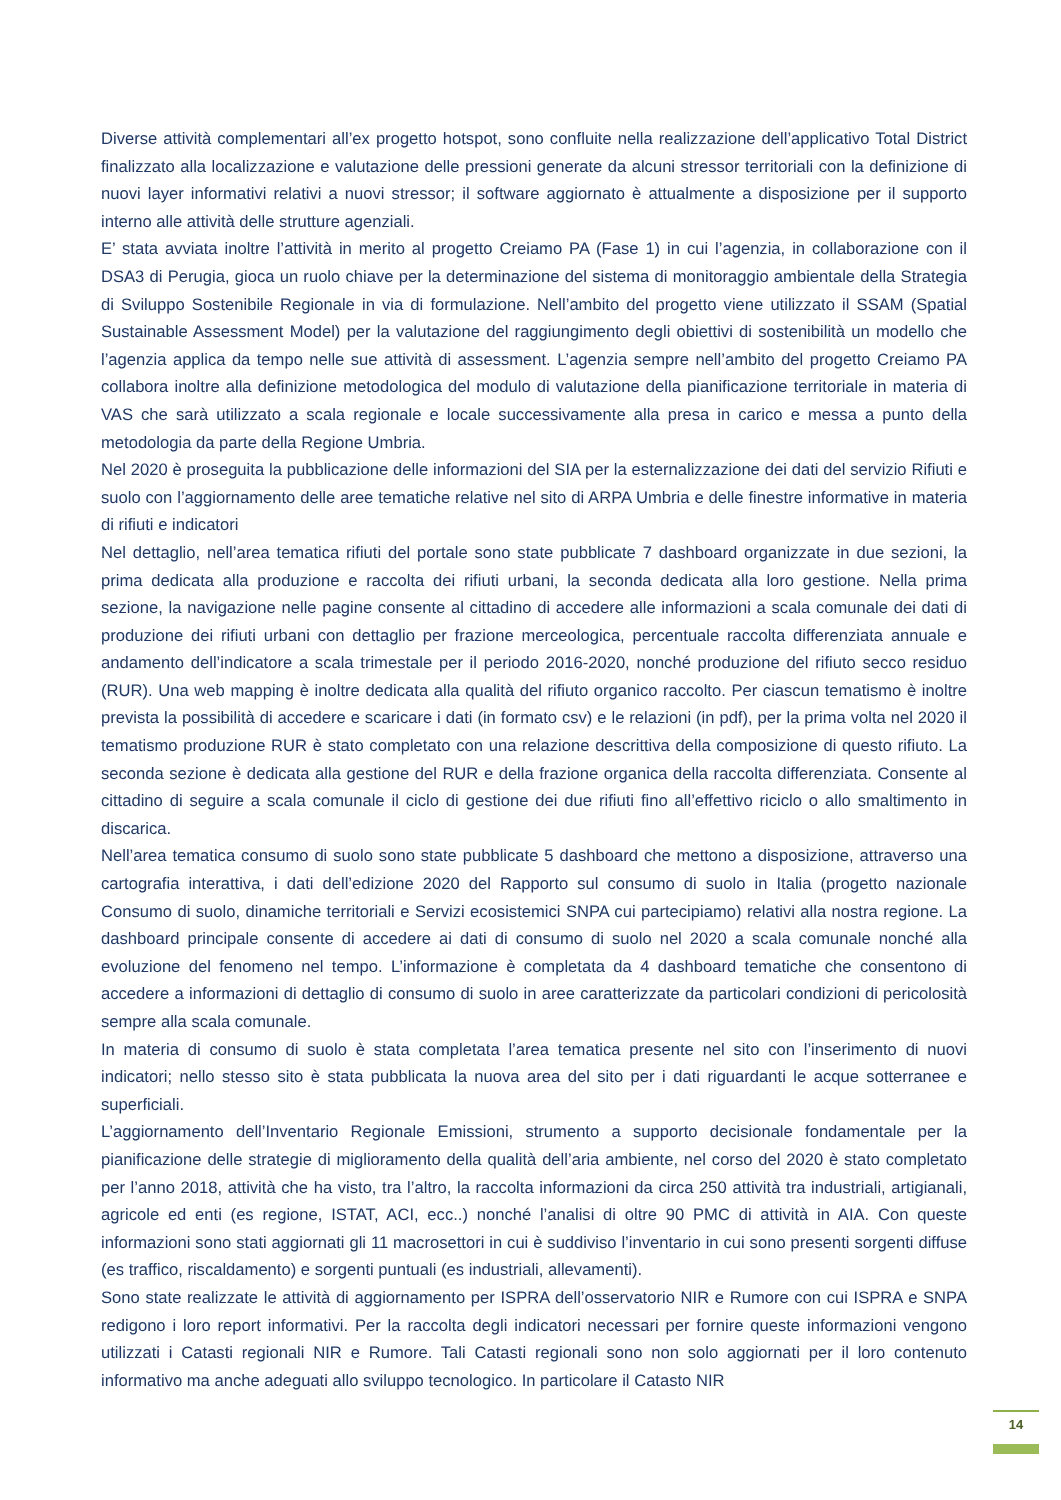Diverse attività complementari all’ex progetto hotspot, sono confluite nella realizzazione dell’applicativo Total District finalizzato alla localizzazione e valutazione delle pressioni generate da alcuni stressor territoriali con la definizione di nuovi layer informativi relativi a nuovi stressor; il software aggiornato è attualmente a disposizione per il supporto interno alle attività delle strutture agenziali.
E’ stata avviata inoltre l’attività in merito al progetto Creiamo PA (Fase 1) in cui l’agenzia, in collaborazione con il DSA3 di Perugia, gioca un ruolo chiave per la determinazione del sistema di monitoraggio ambientale della Strategia di Sviluppo Sostenibile Regionale in via di formulazione. Nell’ambito del progetto viene utilizzato il SSAM (Spatial Sustainable Assessment Model) per la valutazione del raggiungimento degli obiettivi di sostenibilità un modello che l’agenzia applica da tempo nelle sue attività di assessment. L’agenzia sempre nell’ambito del progetto Creiamo PA collabora inoltre alla definizione metodologica del modulo di valutazione della pianificazione territoriale in materia di VAS che sarà utilizzato a scala regionale e locale successivamente alla presa in carico e messa a punto della metodologia da parte della Regione Umbria.
Nel 2020 è proseguita la pubblicazione delle informazioni del SIA per la esternalizzazione dei dati del servizio Rifiuti e suolo con l’aggiornamento delle aree tematiche relative nel sito di ARPA Umbria e delle finestre informative in materia di rifiuti e indicatori
Nel dettaglio, nell’area tematica rifiuti del portale sono state pubblicate 7 dashboard organizzate in due sezioni, la prima dedicata alla produzione e raccolta dei rifiuti urbani, la seconda dedicata alla loro gestione. Nella prima sezione, la navigazione nelle pagine consente al cittadino di accedere alle informazioni a scala comunale dei dati di produzione dei rifiuti urbani con dettaglio per frazione merceologica, percentuale raccolta differenziata annuale e andamento dell’indicatore a scala trimestale per il periodo 2016-2020, nonché produzione del rifiuto secco residuo (RUR). Una web mapping è inoltre dedicata alla qualità del rifiuto organico raccolto. Per ciascun tematismo è inoltre prevista la possibilità di accedere e scaricare i dati (in formato csv) e le relazioni (in pdf), per la prima volta nel 2020 il tematismo produzione RUR è stato completato con una relazione descrittiva della composizione di questo rifiuto. La seconda sezione è dedicata alla gestione del RUR e della frazione organica della raccolta differenziata. Consente al cittadino di seguire a scala comunale il ciclo di gestione dei due rifiuti fino all’effettivo riciclo o allo smaltimento in discarica.
Nell’area tematica consumo di suolo sono state pubblicate 5 dashboard che mettono a disposizione, attraverso una cartografia interattiva, i dati dell’edizione 2020 del Rapporto sul consumo di suolo in Italia (progetto nazionale Consumo di suolo, dinamiche territoriali e Servizi ecosistemici SNPA cui partecipiamo) relativi alla nostra regione. La dashboard principale consente di accedere ai dati di consumo di suolo nel 2020 a scala comunale nonché alla evoluzione del fenomeno nel tempo. L’informazione è completata da 4 dashboard tematiche che consentono di accedere a informazioni di dettaglio di consumo di suolo in aree caratterizzate da particolari condizioni di pericolosità sempre alla scala comunale.
In materia di consumo di suolo è stata completata l’area tematica presente nel sito con l’inserimento di nuovi indicatori; nello stesso sito è stata pubblicata la nuova area del sito per i dati riguardanti le acque sotterranee e superficiali.
L’aggiornamento dell’Inventario Regionale Emissioni, strumento a supporto decisionale fondamentale per la pianificazione delle strategie di miglioramento della qualità dell’aria ambiente, nel corso del 2020 è stato completato per l’anno 2018, attività che ha visto, tra l’altro, la raccolta informazioni da circa 250 attività tra industriali, artigianali, agricole ed enti (es regione, ISTAT, ACI, ecc..) nonché l’analisi di oltre 90 PMC di attività in AIA. Con queste informazioni sono stati aggiornati gli 11 macrosettori in cui è suddiviso l’inventario in cui sono presenti sorgenti diffuse (es traffico, riscaldamento) e sorgenti puntuali (es industriali, allevamenti).
Sono state realizzate le attività di aggiornamento per ISPRA dell’osservatorio NIR e Rumore con cui ISPRA e SNPA redigono i loro report informativi. Per la raccolta degli indicatori necessari per fornire queste informazioni vengono utilizzati i Catasti regionali NIR e Rumore. Tali Catasti regionali sono non solo aggiornati per il loro contenuto informativo ma anche adeguati allo sviluppo tecnologico. In particolare il Catasto NIR
14